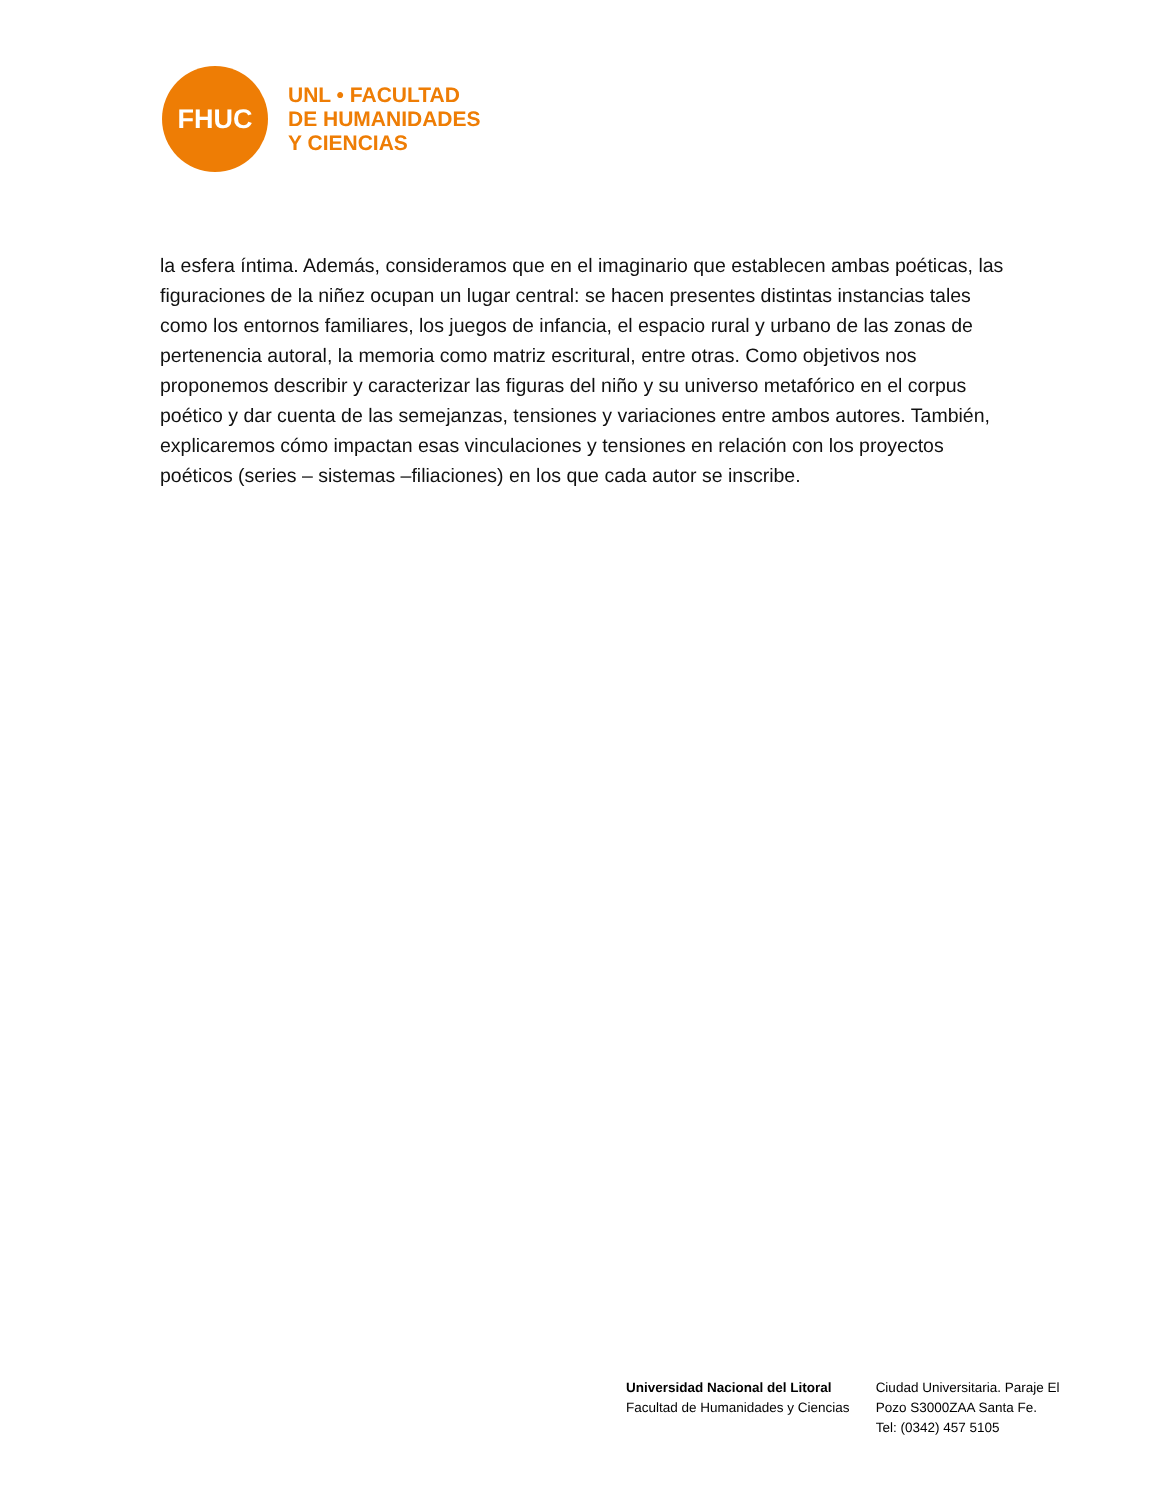FHUC
UNL • FACULTAD
DE HUMANIDADES
Y CIENCIAS
la esfera íntima. Además, consideramos que en el imaginario que establecen ambas poéticas, las figuraciones de la niñez ocupan un lugar central: se hacen presentes distintas instancias tales como los entornos familiares, los juegos de infancia, el espacio rural y urbano de las zonas de pertenencia autoral, la memoria como matriz escritural, entre otras. Como objetivos nos proponemos describir y caracterizar las figuras del niño y su universo metafórico en el corpus poético y dar cuenta de las semejanzas, tensiones y variaciones entre ambos autores. También, explicaremos cómo impactan esas vinculaciones y tensiones en relación con los proyectos poéticos (series – sistemas –filiaciones) en los que cada autor se inscribe.
Universidad Nacional del Litoral
Facultad de Humanidades y Ciencias
Ciudad Universitaria. Paraje El
Pozo S3000ZAA Santa Fe.
Tel: (0342) 457 5105